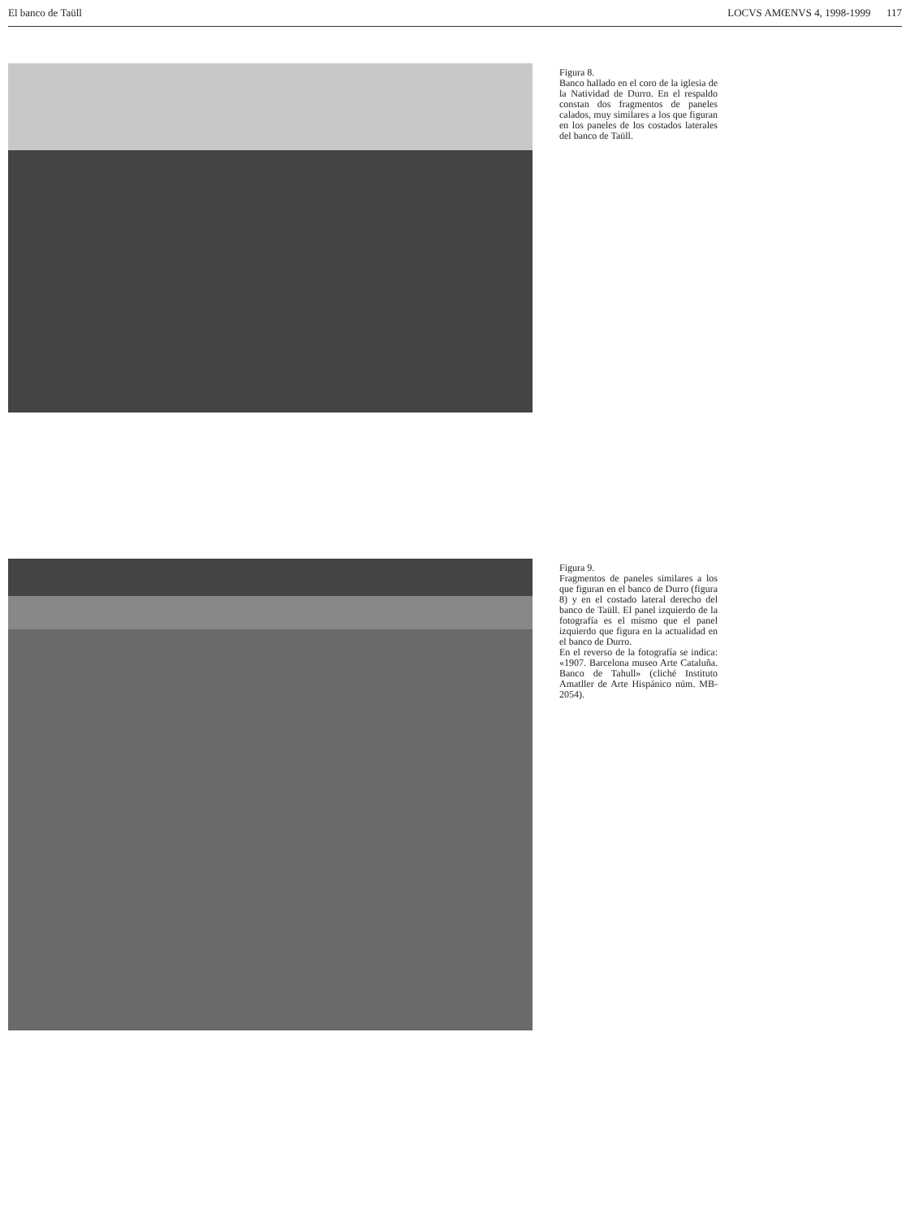El banco de Taüll LOCVS AMŒNVS 4, 1998-1999 117
Figura 8.
Banco hallado en el coro de la iglesia de la Natividad de Durro. En el respaldo constan dos fragmentos de paneles calados, muy similares a los que figuran en los paneles de los costados laterales del banco de Taüll.
Figura 9.
Fragmentos de paneles similares a los que figuran en el banco de Durro (figura 8) y en el costado lateral derecho del banco de Taüll. El panel izquierdo de la fotografía es el mismo que el panel izquierdo que figura en la actualidad en el banco de Durro.
En el reverso de la fotografía se indica: «1907. Barcelona museo Arte Cataluña. Banco de Tahull» (cliché Instituto Amatller de Arte Hispánico núm. MB-2054).